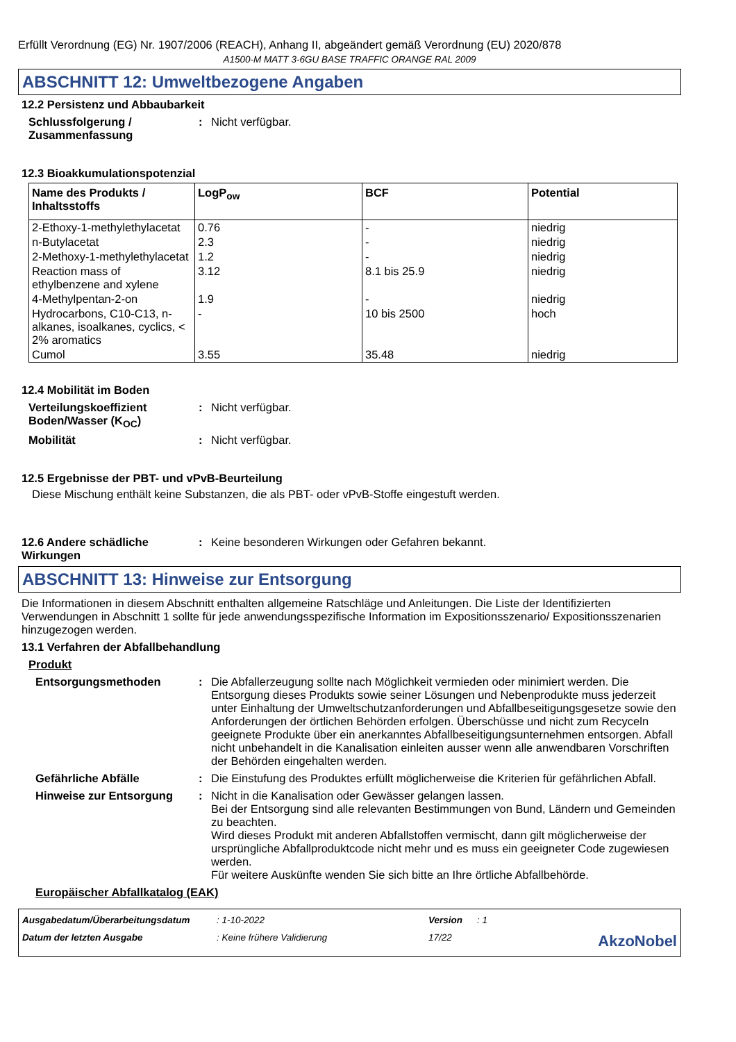Erfüllt Verordnung (EG) Nr. 1907/2006 (REACH), Anhang II, abgeändert gemäß Verordnung (EU) 2020/878
A1500-M MATT 3-6GU BASE TRAFFIC ORANGE RAL 2009
ABSCHNITT 12: Umweltbezogene Angaben
12.2 Persistenz und Abbaubarkeit
Schlussfolgerung / Zusammenfassung
: Nicht verfügbar.
12.3 Bioakkumulationspotenzial
| Name des Produkts / Inhaltsstoffs | LogP<sub>ow</sub> | BCF | Potential |
| --- | --- | --- | --- |
| 2-Ethoxy-1-methylethylacetat | 0.76 | - | niedrig |
| n-Butylacetat | 2.3 | - | niedrig |
| 2-Methoxy-1-methylethylacetat | 1.2 | - | niedrig |
| Reaction mass of ethylbenzene and xylene | 3.12 | 8.1 bis 25.9 | niedrig |
| 4-Methylpentan-2-on | 1.9 | - | niedrig |
| Hydrocarbons, C10-C13, n-alkanes, isoalkanes, cyclics, < 2% aromatics | - | 10 bis 2500 | hoch |
| Cumol | 3.55 | 35.48 | niedrig |
12.4 Mobilität im Boden
Verteilungskoeffizient Boden/Wasser (K<sub>OC</sub>)
: Nicht verfügbar.
Mobilität : Nicht verfügbar.
12.5 Ergebnisse der PBT- und vPvB-Beurteilung
Diese Mischung enthält keine Substanzen, die als PBT- oder vPvB-Stoffe eingestuft werden.
12.6 Andere schädliche Wirkungen
: Keine besonderen Wirkungen oder Gefahren bekannt.
ABSCHNITT 13: Hinweise zur Entsorgung
Die Informationen in diesem Abschnitt enthalten allgemeine Ratschläge und Anleitungen. Die Liste der Identifizierten Verwendungen in Abschnitt 1 sollte für jede anwendungsspezifische Information im Expositionsszenario/ Expositionsszenarien hinzugezogen werden.
13.1 Verfahren der Abfallbehandlung
Produkt
Entsorgungsmethoden : Die Abfallerzeugung sollte nach Möglichkeit vermieden oder minimiert werden. Die Entsorgung dieses Produkts sowie seiner Lösungen und Nebenprodukte muss jederzeit unter Einhaltung der Umweltschutzanforderungen und Abfallbeseitigungsgesetze sowie den Anforderungen der örtlichen Behörden erfolgen. Überschüsse und nicht zum Recyceln geeignete Produkte über ein anerkanntes Abfallbeseitigungsunternehmen entsorgen. Abfall nicht unbehandelt in die Kanalisation einleiten ausser wenn alle anwendbaren Vorschriften der Behörden eingehalten werden.
Gefährliche Abfälle : Die Einstufung des Produktes erfüllt möglicherweise die Kriterien für gefährlichen Abfall.
Hinweise zur Entsorgung : Nicht in die Kanalisation oder Gewässer gelangen lassen.
Bei der Entsorgung sind alle relevanten Bestimmungen von Bund, Ländern und Gemeinden zu beachten.
Wird dieses Produkt mit anderen Abfallstoffen vermischt, dann gilt möglicherweise der ursprüngliche Abfallproduktcode nicht mehr und es muss ein geeigneter Code zugewiesen werden.
Für weitere Auskünfte wenden Sie sich bitte an Ihre örtliche Abfallbehörde.
Europäischer Abfallkatalog (EAK)
Ausgabedatum/Überarbeitungsdatum: 1-10-2022 Version: 1 Datum der letzten Ausgabe: Keine frühere Validierung 17/22 AkzoNobel